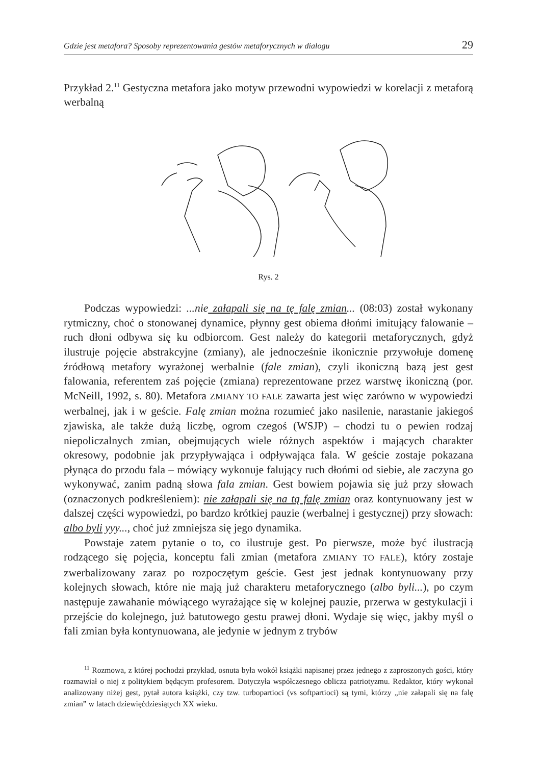Gdzie jest metafora? Sposoby reprezentowania gestów metaforycznych w dialogu 29
Przykład 2.<sup>11</sup> Gestyczna metafora jako motyw przewodni wypowiedzi w korelacji z metaforą werbalną
Rys. 2
Podczas wypowiedzi: ...nie załapali się na tę falę zmian... (08:03) został wykonany rytmiczny, choć o stonowanej dynamice, płynny gest obiema dłońmi imitujący falowanie – ruch dłoni odbywa się ku odbiorcom. Gest należy do kategorii metaforycznych, gdyż ilustruje pojęcie abstrakcyjne (zmiany), ale jednocześnie ikonicznie przywołuje domenę źródłową metafory wyrażonej werbalnie (fale zmian), czyli ikoniczną bazą jest gest falowania, referentem zaś pojęcie (zmiana) reprezentowane przez warstwę ikoniczną (por. McNeill, 1992, s. 80). Metafora ZMIANY TO FALE zawarta jest więc zarówno w wypowiedzi werbalnej, jak i w geście. Falę zmian można rozumieć jako nasilenie, narastanie jakiegoś zjawiska, ale także dużą liczbę, ogrom czegoś (WSJP) – chodzi tu o pewien rodzaj niepoliczalnych zmian, obejmujących wiele różnych aspektów i mających charakter okresowy, podobnie jak przypływająca i odpływająca fala. W geście zostaje pokazana płynąca do przodu fala – mówiący wykonuje falujący ruch dłońmi od siebie, ale zaczyna go wykonywać, zanim padną słowa fala zmian. Gest bowiem pojawia się już przy słowach (oznaczonych podkreśleniem): nie załapali się na tą falę zmian oraz kontynuowany jest w dalszej części wypowiedzi, po bardzo krótkiej pauzie (werbalnej i gestycznej) przy słowach: albo byli yyy..., choć już zmniejsza się jego dynamika.
Powstaje zatem pytanie o to, co ilustruje gest. Po pierwsze, może być ilustracją rodzącego się pojęcia, konceptu fali zmian (metafora ZMIANY TO FALE), który zostaje zwerbalizowany zaraz po rozpoczętym geście. Gest jest jednak kontynuowany przy kolejnych słowach, które nie mają już charakteru metaforycznego (albo byli...), po czym następuje zawahanie mówiącego wyrażające się w kolejnej pauzie, przerwa w gestykulacji i przejście do kolejnego, już batutowego gestu prawej dłoni. Wydaje się więc, jakby myśl o fali zmian była kontynuowana, ale jedynie w jednym z trybów
<sup>11</sup> Rozmowa, z której pochodzi przykład, osnuta była wokół książki napisanej przez jednego z zaproszonych gości, który rozmawiał o niej z politykiem będącym profesorem. Dotyczyła współczesnego oblicza patriotyzmu. Redaktor, który wykonał analizowany niżej gest, pytał autora książki, czy tzw. turbopartioci (vs softpartioci) są tymi, którzy „nie załapali się na falę zmian” w latach dziewięćdziesiątych XX wieku.